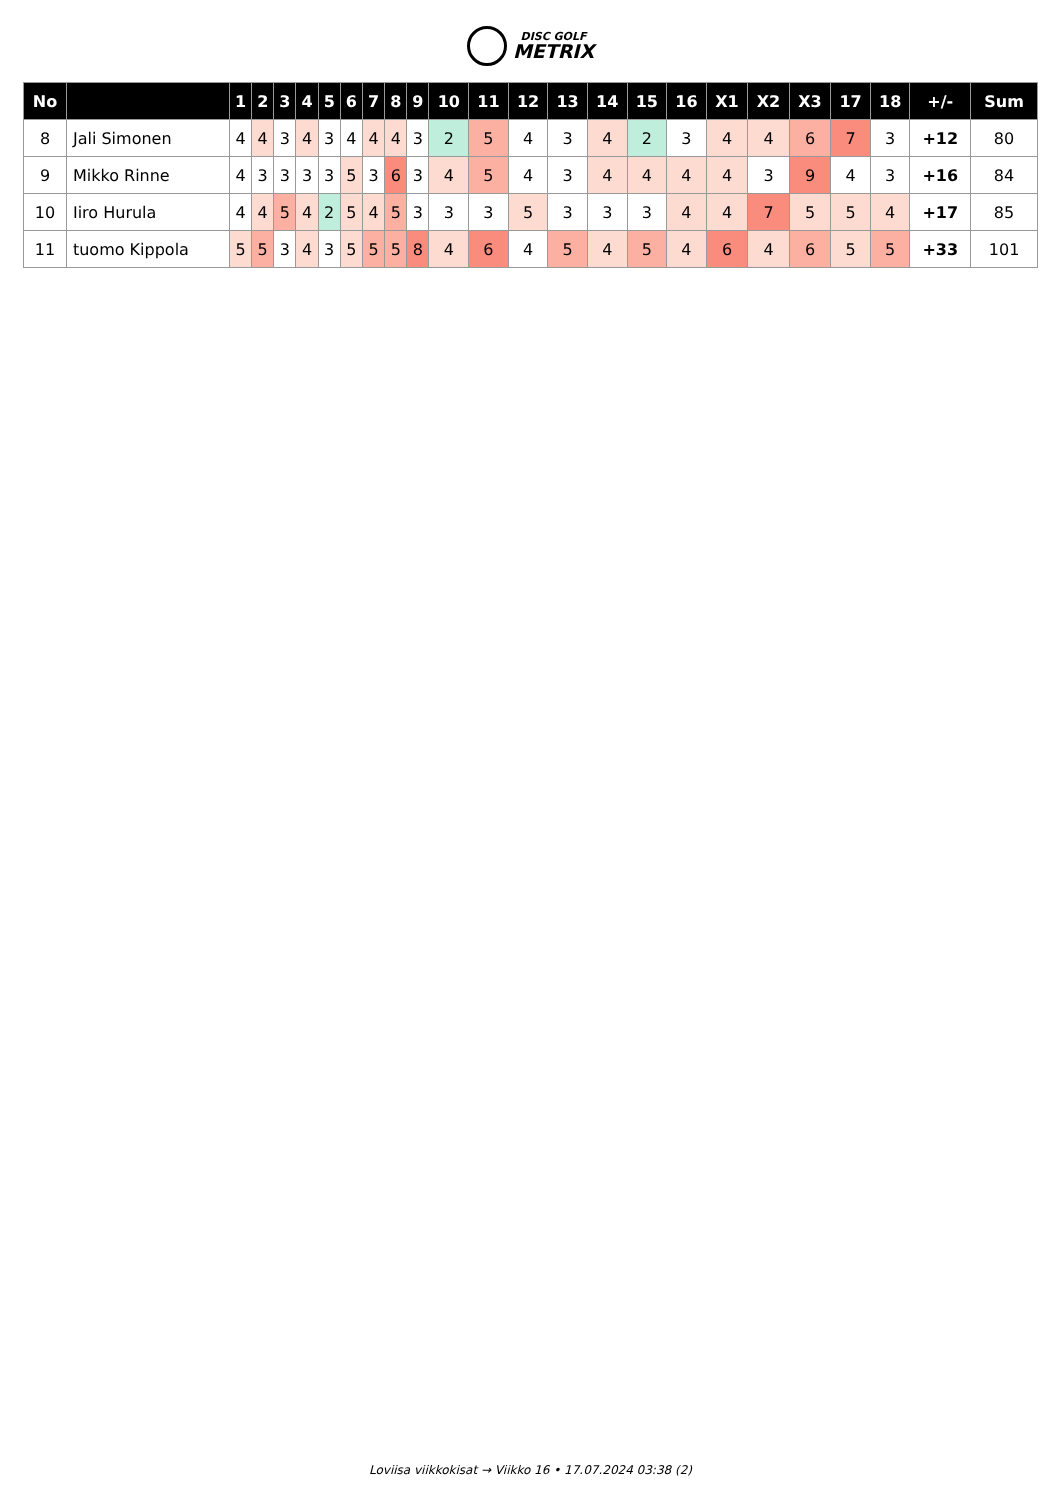DISC GOLF METRIX
| No | | 1 | 2 | 3 | 4 | 5 | 6 | 7 | 8 | 9 | 10 | 11 | 12 | 13 | 14 | 15 | 16 | X1 | X2 | X3 | 17 | 18 | +/- | Sum |
| --- | --- | --- | --- | --- | --- | --- | --- | --- | --- | --- | --- | --- | --- | --- | --- | --- | --- | --- | --- | --- | --- | --- | --- | --- |
| 8 | Jali Simonen | 4 | 4 | 3 | 4 | 3 | 4 | 4 | 4 | 3 | 2 | 5 | 4 | 3 | 4 | 2 | 3 | 4 | 4 | 6 | 7 | 3 | +12 | 80 |
| 9 | Mikko Rinne | 4 | 3 | 3 | 3 | 3 | 5 | 3 | 6 | 3 | 4 | 5 | 4 | 3 | 4 | 4 | 4 | 4 | 3 | 9 | 4 | 3 | +16 | 84 |
| 10 | Iiro Hurula | 4 | 4 | 5 | 4 | 2 | 5 | 4 | 5 | 3 | 3 | 3 | 5 | 3 | 3 | 3 | 4 | 4 | 7 | 5 | 5 | 4 | +17 | 85 |
| 11 | tuomo Kippola | 5 | 5 | 3 | 4 | 3 | 5 | 5 | 5 | 8 | 4 | 6 | 4 | 5 | 4 | 5 | 4 | 6 | 4 | 6 | 5 | 5 | +33 | 101 |
Loviisa viikkokisat → Viikko 16 • 17.07.2024 03:38 (2)